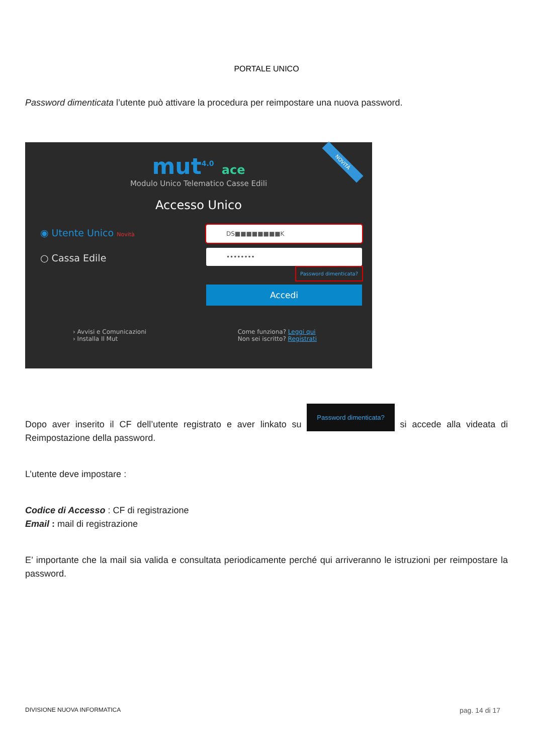PORTALE UNICO
Password dimenticata l’utente può attivare la procedura per reimpostare una nuova password.
NOVITÀ
mut<sup>4.0</sup> ace
Modulo Unico Telematico Casse Edili
Accesso Unico
◉ Utente Unico Novità
○ Cassa Edile
DS■■■■■■■■K
••••••••
Password dimenticata?
Accedi
› Avvisi e Comunicazioni
› Installa Il Mut
Come funziona? Leggi qui
Non sei iscritto? Registrati
Dopo aver inserito il CF dell’utente registrato e aver linkato su Password dimenticata? si accede alla videata di Reimpostazione della password.
L’utente deve impostare :
Codice di Accesso : CF di registrazione
Email : mail di registrazione
E’ importante che la mail sia valida e consultata periodicamente perché qui arriveranno le istruzioni per reimpostare la password.
DIVISIONE NUOVA INFORMATICA pag. 14 di 17